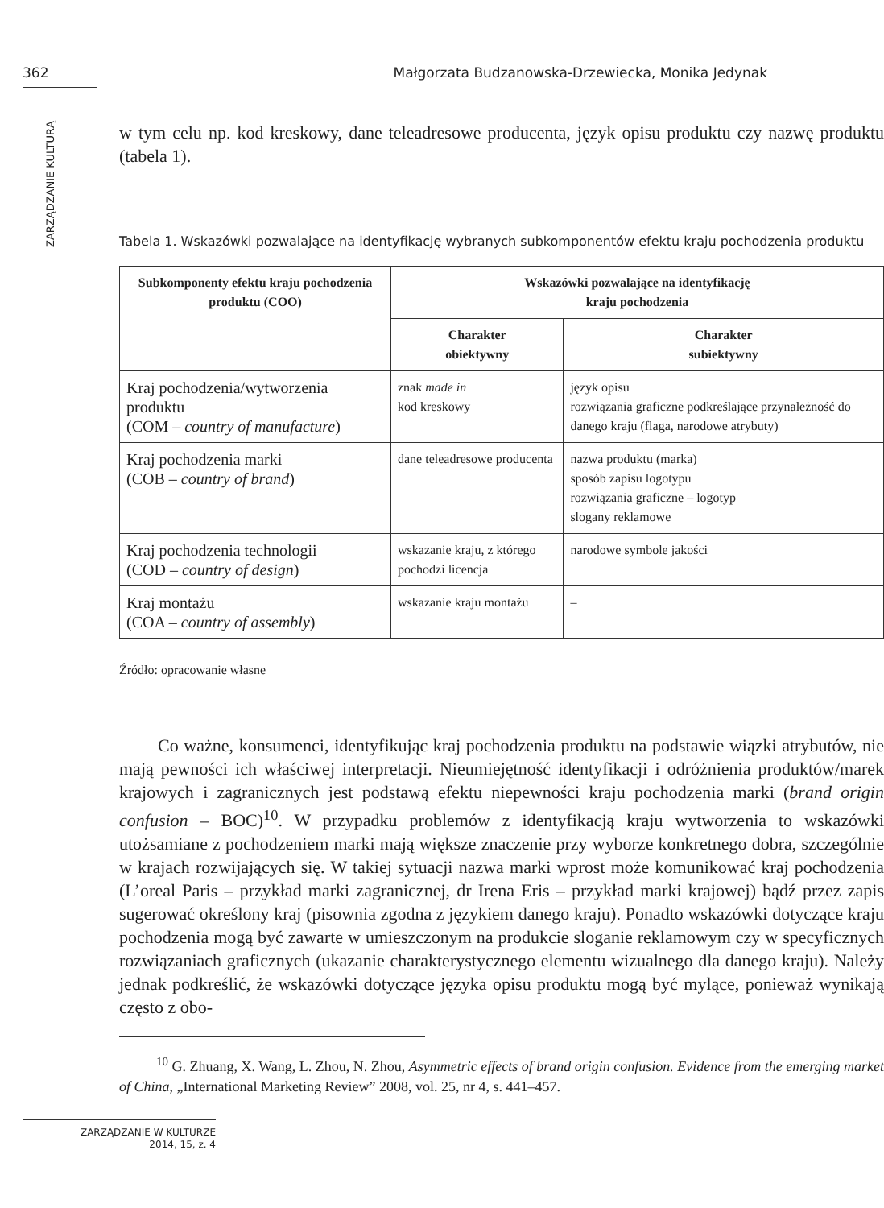362 Małgorzata Budzanowska-Drzewiecka, Monika Jedynak
ZARZĄDZANIE KULTURĄ
w tym celu np. kod kreskowy, dane teleadresowe producenta, język opisu produktu czy nazwę produktu (tabela 1).
Tabela 1. Wskazówki pozwalające na identyfikację wybranych subkomponentów efektu kraju pochodzenia produktu
| Subkomponenty efektu kraju pochodzenia produktu (COO) | Wskazówki pozwalające na identyfikację kraju pochodzenia | |
| --- | --- | --- |
| | Charakter obiektywny | Charakter subiektywny |
| Kraj pochodzenia/wytworzenia produktu (COM – country of manufacture ) | znak made in kod kreskowy | język opisu rozwiązania graficzne podkreślające przynależność do danego kraju (flaga, narodowe atrybuty) |
| Kraj pochodzenia marki (COB – country of brand ) | dane teleadresowe producenta | nazwa produktu (marka) sposób zapisu logotypu rozwiązania graficzne – logotyp slogany reklamowe |
| Kraj pochodzenia technologii (COD – country of design ) | wskazanie kraju, z którego pochodzi licencja | narodowe symbole jakości |
| Kraj montażu (COA – country of assembly ) | wskazanie kraju montażu | – |
Źródło: opracowanie własne
Co ważne, konsumenci, identyfikując kraj pochodzenia produktu na podstawie wiązki atrybutów, nie mają pewności ich właściwej interpretacji. Nieumiejętność identyfikacji i odróżnienia produktów/marek krajowych i zagranicznych jest podstawą efektu niepewności kraju pochodzenia marki (brand origin confusion – BOC)<sup>10</sup>. W przypadku problemów z identyfikacją kraju wytworzenia to wskazówki utożsamiane z pochodzeniem marki mają większe znaczenie przy wyborze konkretnego dobra, szczególnie w krajach rozwijających się. W takiej sytuacji nazwa marki wprost może komunikować kraj pochodzenia (L’oreal Paris – przykład marki zagranicznej, dr Irena Eris – przykład marki krajowej) bądź przez zapis sugerować określony kraj (pisownia zgodna z językiem danego kraju). Ponadto wskazówki dotyczące kraju pochodzenia mogą być zawarte w umieszczonym na produkcie sloganie reklamowym czy w specyficznych rozwiązaniach graficznych (ukazanie charakterystycznego elementu wizualnego dla danego kraju). Należy jednak podkreślić, że wskazówki dotyczące języka opisu produktu mogą być mylące, ponieważ wynikają często z obo-
<sup>10</sup> G. Zhuang, X. Wang, L. Zhou, N. Zhou, Asymmetric effects of brand origin confusion. Evidence from the emerging market of China, „International Marketing Review” 2008, vol. 25, nr 4, s. 441–457.
ZARZĄDZANIE W KULTURZE
2014, 15, z. 4